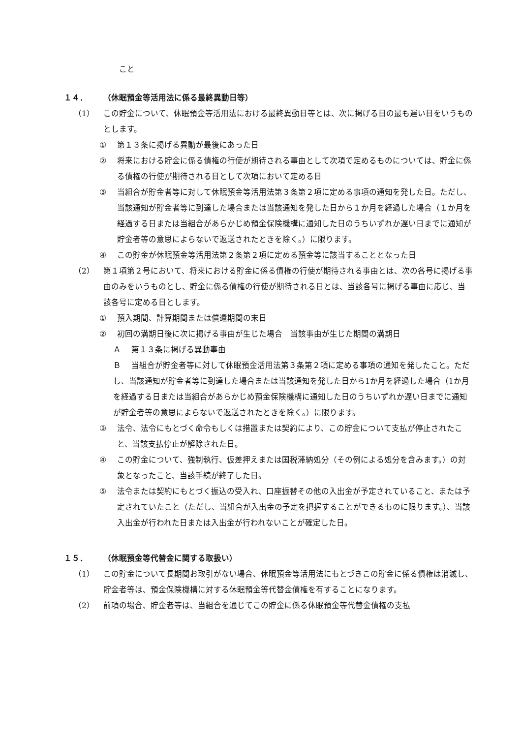こと
１４． （休眠預金等活用法に係る最終異動日等）
（1） この貯金について、休眠預金等活用法における最終異動日等とは、次に掲げる日の最も遅い日をいうものとします。
① 第１３条に掲げる異動が最後にあった日
② 将来における貯金に係る債権の行使が期待される事由として次項で定めるものについては、貯金に係る債権の行使が期待される日として次項において定める日
③ 当組合が貯金者等に対して休眠預金等活用法第３条第２項に定める事項の通知を発した日。ただし、当該通知が貯金者等に到達した場合または当該通知を発した日から１か月を経過した場合（１か月を経過する日または当組合があらかじめ預金保険機構に通知した日のうちいずれか遅い日までに通知が貯金者等の意思によらないで返送されたときを除く。）に限ります。
④ この貯金が休眠預金等活用法第２条第２項に定める預金等に該当することとなった日
（2） 第１項第２号において、将来における貯金に係る債権の行使が期待される事由とは、次の各号に掲げる事由のみをいうものとし、貯金に係る債権の行使が期待される日とは、当該各号に掲げる事由に応じ、当該各号に定める日とします。
① 預入期間、計算期間または償還期間の末日
② 初回の満期日後に次に掲げる事由が生じた場合　当該事由が生じた期間の満期日
Ａ　 第１３条に掲げる異動事由
Ｂ　 当組合が貯金者等に対して休眠預金活用法第３条第２項に定める事項の通知を発したこと。ただし、当該通知が貯金者等に到達した場合または当該通知を発した日から1か月を経過した場合（1か月を経過する日または当組合があらかじめ預金保険機構に通知した日のうちいずれか遅い日までに通知が貯金者等の意思によらないで返送されたときを除く。）に限ります。
③ 法令、法令にもとづく命令もしくは措置または契約により、この貯金について支払が停止されたこと、当該支払停止が解除された日。
④ この貯金について、強制執行、仮差押えまたは国税滞納処分（その例による処分を含みます。）の対象となったこと、当該手続が終了した日。
⑤ 法令または契約にもとづく振込の受入れ、口座振替その他の入出金が予定されていること、または予定されていたこと（ただし、当組合が入出金の予定を把握することができるものに限ります。）、当該入出金が行われた日または入出金が行われないことが確定した日。
１５． （休眠預金等代替金に関する取扱い）
（1） この貯金について長期間お取引がない場合、休眠預金等活用法にもとづきこの貯金に係る債権は消滅し、貯金者等は、預金保険機構に対する休眠預金等代替金債権を有することになります。
（2） 前項の場合、貯金者等は、当組合を通じてこの貯金に係る休眠預金等代替金債権の支払